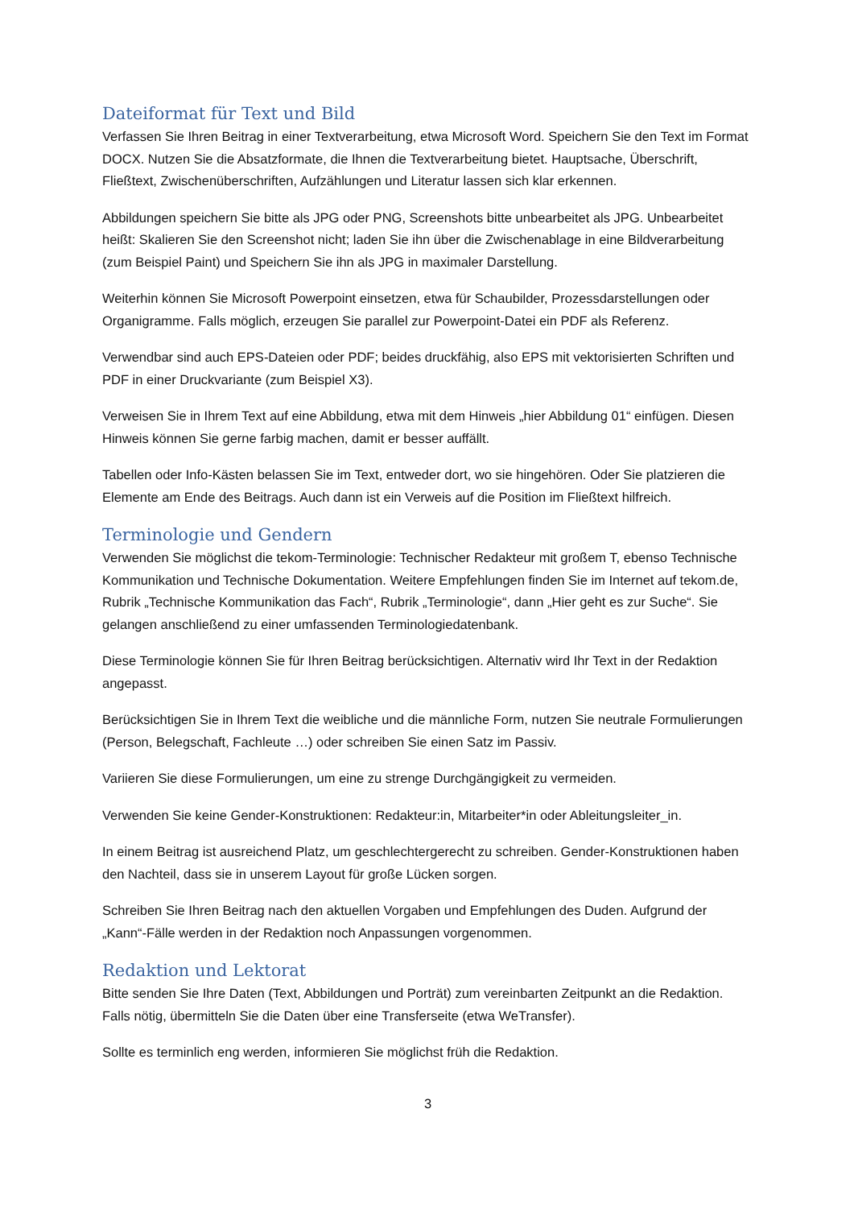Dateiformat für Text und Bild
Verfassen Sie Ihren Beitrag in einer Textverarbeitung, etwa Microsoft Word. Speichern Sie den Text im Format DOCX. Nutzen Sie die Absatzformate, die Ihnen die Textverarbeitung bietet. Hauptsache, Überschrift, Fließtext, Zwischenüberschriften, Aufzählungen und Literatur lassen sich klar erkennen.
Abbildungen speichern Sie bitte als JPG oder PNG, Screenshots bitte unbearbeitet als JPG. Unbearbeitet heißt: Skalieren Sie den Screenshot nicht; laden Sie ihn über die Zwischenablage in eine Bildverarbeitung (zum Beispiel Paint) und Speichern Sie ihn als JPG in maximaler Darstellung.
Weiterhin können Sie Microsoft Powerpoint einsetzen, etwa für Schaubilder, Prozessdarstellungen oder Organigramme. Falls möglich, erzeugen Sie parallel zur Powerpoint-Datei ein PDF als Referenz.
Verwendbar sind auch EPS-Dateien oder PDF; beides druckfähig, also EPS mit vektorisierten Schriften und PDF in einer Druckvariante (zum Beispiel X3).
Verweisen Sie in Ihrem Text auf eine Abbildung, etwa mit dem Hinweis „hier Abbildung 01“ einfügen. Diesen Hinweis können Sie gerne farbig machen, damit er besser auffällt.
Tabellen oder Info-Kästen belassen Sie im Text, entweder dort, wo sie hingehören. Oder Sie platzieren die Elemente am Ende des Beitrags. Auch dann ist ein Verweis auf die Position im Fließtext hilfreich.
Terminologie und Gendern
Verwenden Sie möglichst die tekom-Terminologie: Technischer Redakteur mit großem T, ebenso Technische Kommunikation und Technische Dokumentation. Weitere Empfehlungen finden Sie im Internet auf tekom.de, Rubrik „Technische Kommunikation das Fach“, Rubrik „Terminologie“, dann „Hier geht es zur Suche“. Sie gelangen anschließend zu einer umfassenden Terminologiedatenbank.
Diese Terminologie können Sie für Ihren Beitrag berücksichtigen. Alternativ wird Ihr Text in der Redaktion angepasst.
Berücksichtigen Sie in Ihrem Text die weibliche und die männliche Form, nutzen Sie neutrale Formulierungen (Person, Belegschaft, Fachleute …) oder schreiben Sie einen Satz im Passiv.
Variieren Sie diese Formulierungen, um eine zu strenge Durchgängigkeit zu vermeiden.
Verwenden Sie keine Gender-Konstruktionen: Redakteur:in, Mitarbeiter*in oder Ableitungsleiter_in.
In einem Beitrag ist ausreichend Platz, um geschlechtergerecht zu schreiben. Gender-Konstruktionen haben den Nachteil, dass sie in unserem Layout für große Lücken sorgen.
Schreiben Sie Ihren Beitrag nach den aktuellen Vorgaben und Empfehlungen des Duden. Aufgrund der „Kann“-Fälle werden in der Redaktion noch Anpassungen vorgenommen.
Redaktion und Lektorat
Bitte senden Sie Ihre Daten (Text, Abbildungen und Porträt) zum vereinbarten Zeitpunkt an die Redaktion. Falls nötig, übermitteln Sie die Daten über eine Transferseite (etwa WeTransfer).
Sollte es terminlich eng werden, informieren Sie möglichst früh die Redaktion.
3